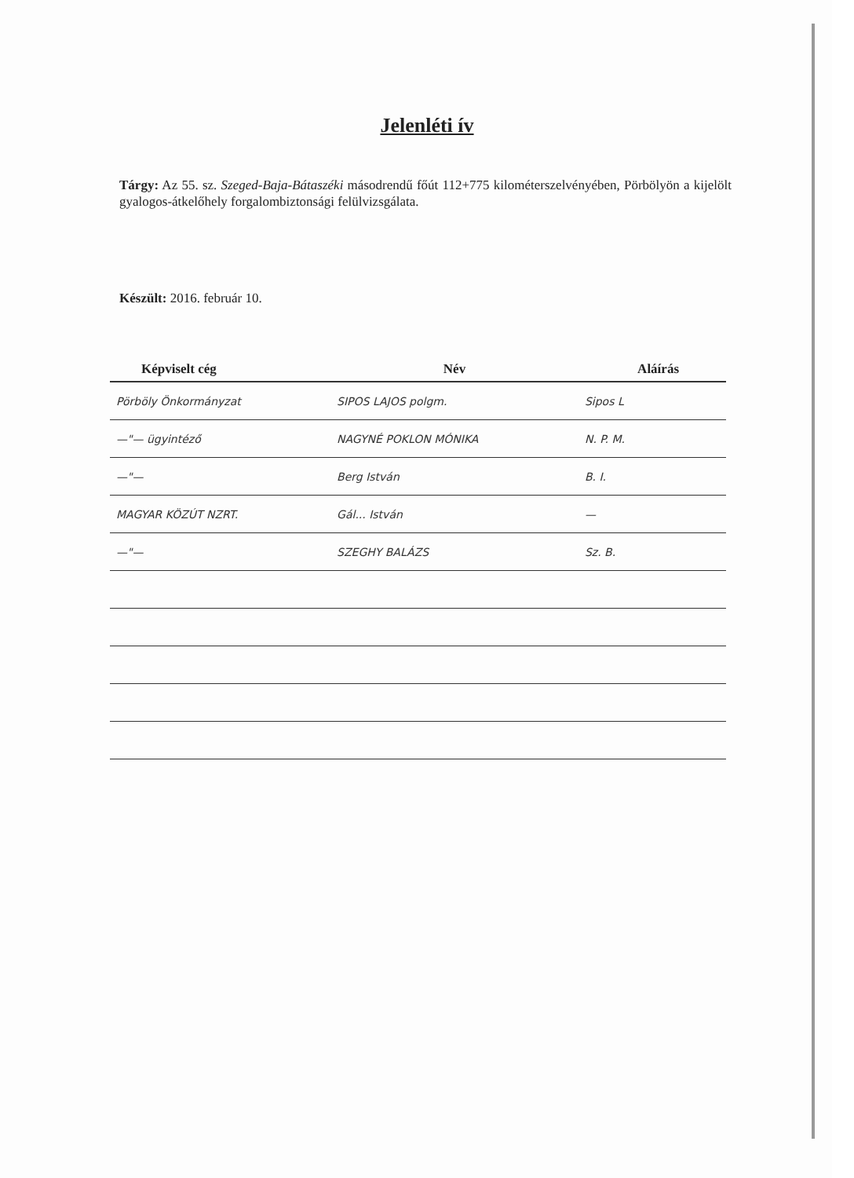Jelenléti ív
Tárgy: Az 55. sz. Szeged-Baja-Bátaszéki másodrendű főút 112+775 kilométerszelvényében, Pörbölyön a kijelölt gyalogos-átkelőhely forgalombiztonsági felülvizsgálata.
Készült: 2016. február 10.
| Képviselt cég | Név | Aláírás |
| --- | --- | --- |
| Pörböly Önkormányzat | SIPOS LAJOS polgm. | Sipos L |
| —"— ügyintéző | NAGYNÉ POKLON MÓNIKA | N. P. M. |
| —"— | Berg István | B. I. |
| MAGYAR KÖZÚT NZRT. | Gál... István | — |
| —"— | SZEGHY BALÁZS | Sz. B. |